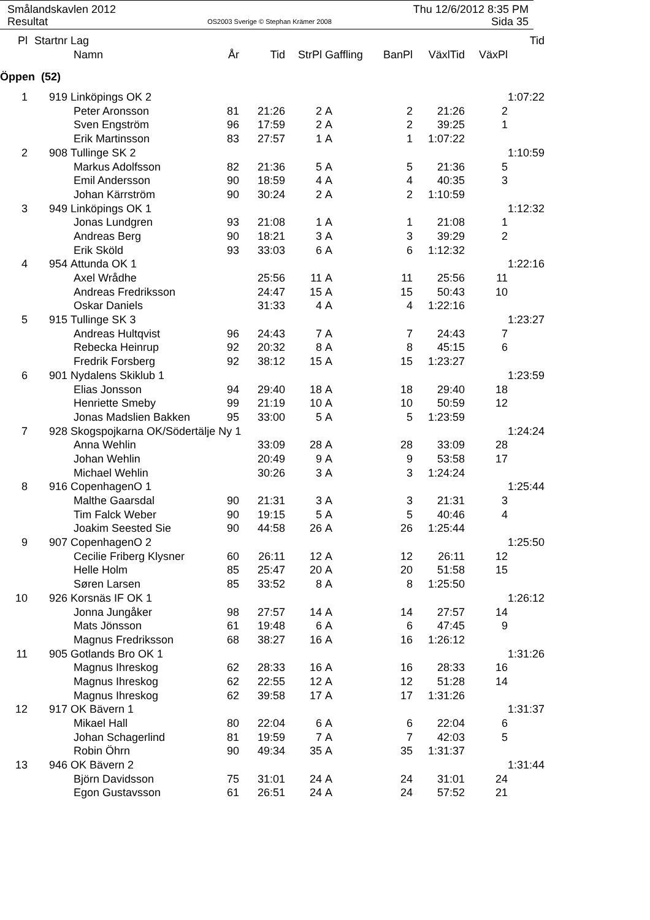Smålandskavlen 2012 Thu 12/6/2012 8:35 PM
Resultat OS2003 Sverige © Stephan Krämer 2008 Sida 35
| Pl | Startnr | Lag | | | | | | | | Tid |
| --- | --- | --- | --- | --- | --- | --- | --- | --- | --- | --- |
| | | Namn | År | Tid | StrPl | Gaffling | BanPl | VäxlTid | VäxPl | |
| Öppen (52) | | | | | | | | | | |
| 1 | 919 | Linköpings OK 2 | | | | | | | | 1:07:22 |
| | | Peter Aronsson | 81 | 21:26 | 2 | A | 2 | 21:26 | 2 | |
| | | Sven Engström | 96 | 17:59 | 2 | A | 2 | 39:25 | 1 | |
| | | Erik Martinsson | 83 | 27:57 | 1 | A | 1 | 1:07:22 | | |
| 2 | 908 | Tullinge SK 2 | | | | | | | | 1:10:59 |
| | | Markus Adolfsson | 82 | 21:36 | 5 | A | 5 | 21:36 | 5 | |
| | | Emil Andersson | 90 | 18:59 | 4 | A | 4 | 40:35 | 3 | |
| | | Johan Kärrström | 90 | 30:24 | 2 | A | 2 | 1:10:59 | | |
| 3 | 949 | Linköpings OK 1 | | | | | | | | 1:12:32 |
| | | Jonas Lundgren | 93 | 21:08 | 1 | A | 1 | 21:08 | 1 | |
| | | Andreas Berg | 90 | 18:21 | 3 | A | 3 | 39:29 | 2 | |
| | | Erik Sköld | 93 | 33:03 | 6 | A | 6 | 1:12:32 | | |
| 4 | 954 | Attunda OK 1 | | | | | | | | 1:22:16 |
| | | Axel Wrådhe | | 25:56 | 11 | A | 11 | 25:56 | 11 | |
| | | Andreas Fredriksson | | 24:47 | 15 | A | 15 | 50:43 | 10 | |
| | | Oskar Daniels | | 31:33 | 4 | A | 4 | 1:22:16 | | |
| 5 | 915 | Tullinge SK 3 | | | | | | | | 1:23:27 |
| | | Andreas Hultqvist | 96 | 24:43 | 7 | A | 7 | 24:43 | 7 | |
| | | Rebecka Heinrup | 92 | 20:32 | 8 | A | 8 | 45:15 | 6 | |
| | | Fredrik Forsberg | 92 | 38:12 | 15 | A | 15 | 1:23:27 | | |
| 6 | 901 | Nydalens Skiklub 1 | | | | | | | | 1:23:59 |
| | | Elias Jonsson | 94 | 29:40 | 18 | A | 18 | 29:40 | 18 | |
| | | Henriette Smeby | 99 | 21:19 | 10 | A | 10 | 50:59 | 12 | |
| | | Jonas Madslien Bakken | 95 | 33:00 | 5 | A | 5 | 1:23:59 | | |
| 7 | 928 | Skogspojkarna OK/Södertälje Ny 1 | | | | | | | | 1:24:24 |
| | | Anna Wehlin | | 33:09 | 28 | A | 28 | 33:09 | 28 | |
| | | Johan Wehlin | | 20:49 | 9 | A | 9 | 53:58 | 17 | |
| | | Michael Wehlin | | 30:26 | 3 | A | 3 | 1:24:24 | | |
| 8 | 916 | CopenhagenO 1 | | | | | | | | 1:25:44 |
| | | Malthe Gaarsdal | 90 | 21:31 | 3 | A | 3 | 21:31 | 3 | |
| | | Tim Falck Weber | 90 | 19:15 | 5 | A | 5 | 40:46 | 4 | |
| | | Joakim Seested Sie | 90 | 44:58 | 26 | A | 26 | 1:25:44 | | |
| 9 | 907 | CopenhagenO 2 | | | | | | | | 1:25:50 |
| | | Cecilie Friberg Klysner | 60 | 26:11 | 12 | A | 12 | 26:11 | 12 | |
| | | Helle Holm | 85 | 25:47 | 20 | A | 20 | 51:58 | 15 | |
| | | Søren Larsen | 85 | 33:52 | 8 | A | 8 | 1:25:50 | | |
| 10 | 926 | Korsnäs IF OK 1 | | | | | | | | 1:26:12 |
| | | Jonna Jungåker | 98 | 27:57 | 14 | A | 14 | 27:57 | 14 | |
| | | Mats Jönsson | 61 | 19:48 | 6 | A | 6 | 47:45 | 9 | |
| | | Magnus Fredriksson | 68 | 38:27 | 16 | A | 16 | 1:26:12 | | |
| 11 | 905 | Gotlands Bro OK 1 | | | | | | | | 1:31:26 |
| | | Magnus Ihreskog | 62 | 28:33 | 16 | A | 16 | 28:33 | 16 | |
| | | Magnus Ihreskog | 62 | 22:55 | 12 | A | 12 | 51:28 | 14 | |
| | | Magnus Ihreskog | 62 | 39:58 | 17 | A | 17 | 1:31:26 | | |
| 12 | 917 | OK Bävern 1 | | | | | | | | 1:31:37 |
| | | Mikael Hall | 80 | 22:04 | 6 | A | 6 | 22:04 | 6 | |
| | | Johan Schagerlind | 81 | 19:59 | 7 | A | 7 | 42:03 | 5 | |
| | | Robin Öhrn | 90 | 49:34 | 35 | A | 35 | 1:31:37 | | |
| 13 | 946 | OK Bävern 2 | | | | | | | | 1:31:44 |
| | | Björn Davidsson | 75 | 31:01 | 24 | A | 24 | 31:01 | 24 | |
| | | Egon Gustavsson | 61 | 26:51 | 24 | A | 24 | 57:52 | 21 | |